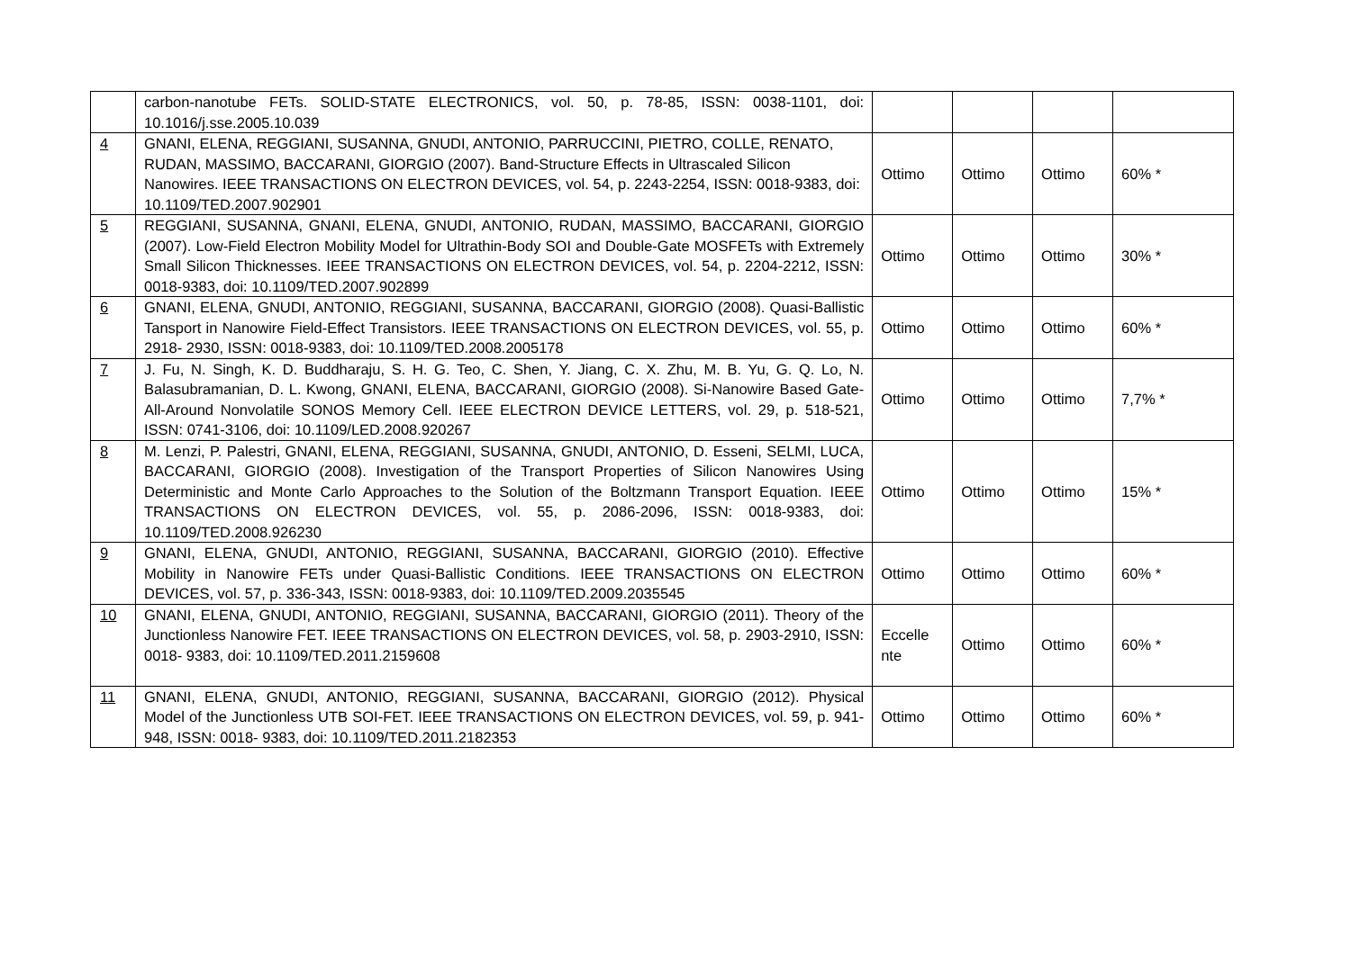| | carbon-nanotube FETs. SOLID-STATE ELECTRONICS, vol. 50, p. 78-85, ISSN: 0038-1101, doi: 10.1016/j.sse.2005.10.039 | | | | |
| 4 | GNANI, ELENA, REGGIANI, SUSANNA, GNUDI, ANTONIO, PARRUCCINI, PIETRO, COLLE, RENATO, RUDAN, MASSIMO, BACCARANI, GIORGIO (2007). Band-Structure Effects in Ultrascaled Silicon Nanowires. IEEE TRANSACTIONS ON ELECTRON DEVICES, vol. 54, p. 2243-2254, ISSN: 0018-9383, doi: 10.1109/TED.2007.902901 | Ottimo | Ottimo | Ottimo | 60% * |
| 5 | REGGIANI, SUSANNA, GNANI, ELENA, GNUDI, ANTONIO, RUDAN, MASSIMO, BACCARANI, GIORGIO (2007). Low-Field Electron Mobility Model for Ultrathin-Body SOI and Double-Gate MOSFETs with Extremely Small Silicon Thicknesses. IEEE TRANSACTIONS ON ELECTRON DEVICES, vol. 54, p. 2204-2212, ISSN: 0018-9383, doi: 10.1109/TED.2007.902899 | Ottimo | Ottimo | Ottimo | 30% * |
| 6 | GNANI, ELENA, GNUDI, ANTONIO, REGGIANI, SUSANNA, BACCARANI, GIORGIO (2008). Quasi-Ballistic Tansport in Nanowire Field-Effect Transistors. IEEE TRANSACTIONS ON ELECTRON DEVICES, vol. 55, p. 2918- 2930, ISSN: 0018-9383, doi: 10.1109/TED.2008.2005178 | Ottimo | Ottimo | Ottimo | 60% * |
| 7 | J. Fu, N. Singh, K. D. Buddharaju, S. H. G. Teo, C. Shen, Y. Jiang, C. X. Zhu, M. B. Yu, G. Q. Lo, N. Balasubramanian, D. L. Kwong, GNANI, ELENA, BACCARANI, GIORGIO (2008). Si-Nanowire Based Gate-All-Around Nonvolatile SONOS Memory Cell. IEEE ELECTRON DEVICE LETTERS, vol. 29, p. 518-521, ISSN: 0741-3106, doi: 10.1109/LED.2008.920267 | Ottimo | Ottimo | Ottimo | 7,7% * |
| 8 | M. Lenzi, P. Palestri, GNANI, ELENA, REGGIANI, SUSANNA, GNUDI, ANTONIO, D. Esseni, SELMI, LUCA, BACCARANI, GIORGIO (2008). Investigation of the Transport Properties of Silicon Nanowires Using Deterministic and Monte Carlo Approaches to the Solution of the Boltzmann Transport Equation. IEEE TRANSACTIONS ON ELECTRON DEVICES, vol. 55, p. 2086-2096, ISSN: 0018-9383, doi: 10.1109/TED.2008.926230 | Ottimo | Ottimo | Ottimo | 15% * |
| 9 | GNANI, ELENA, GNUDI, ANTONIO, REGGIANI, SUSANNA, BACCARANI, GIORGIO (2010). Effective Mobility in Nanowire FETs under Quasi-Ballistic Conditions. IEEE TRANSACTIONS ON ELECTRON DEVICES, vol. 57, p. 336-343, ISSN: 0018-9383, doi: 10.1109/TED.2009.2035545 | Ottimo | Ottimo | Ottimo | 60% * |
| 10 | GNANI, ELENA, GNUDI, ANTONIO, REGGIANI, SUSANNA, BACCARANI, GIORGIO (2011). Theory of the Junctionless Nanowire FET. IEEE TRANSACTIONS ON ELECTRON DEVICES, vol. 58, p. 2903-2910, ISSN: 0018- 9383, doi: 10.1109/TED.2011.2159608 | Eccelle nte | Ottimo | Ottimo | 60% * |
| 11 | GNANI, ELENA, GNUDI, ANTONIO, REGGIANI, SUSANNA, BACCARANI, GIORGIO (2012). Physical Model of the Junctionless UTB SOI-FET. IEEE TRANSACTIONS ON ELECTRON DEVICES, vol. 59, p. 941-948, ISSN: 0018- 9383, doi: 10.1109/TED.2011.2182353 | Ottimo | Ottimo | Ottimo | 60% * |